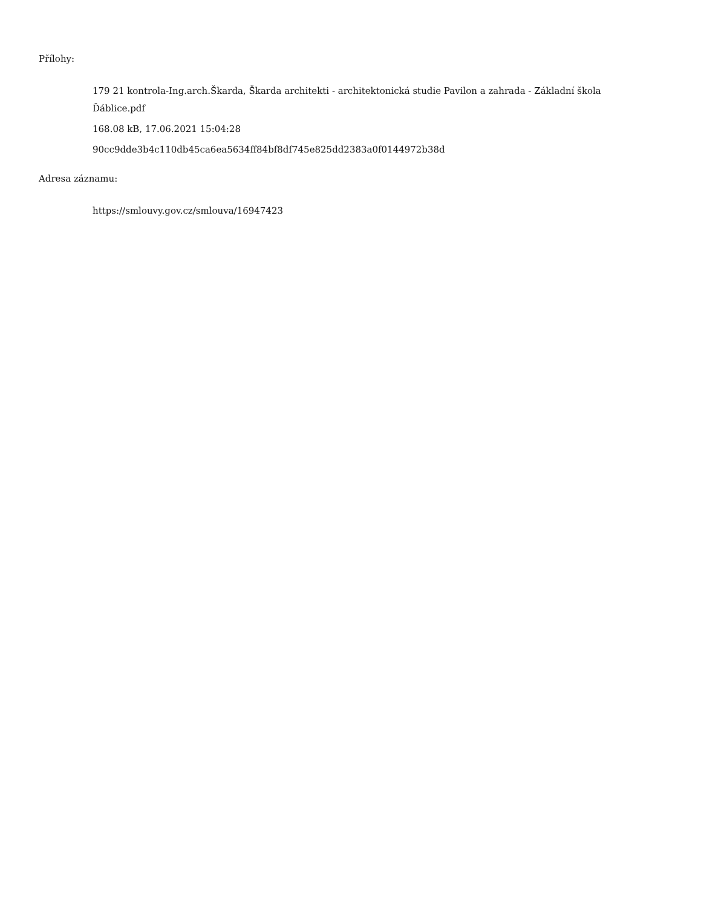Přílohy:
179 21 kontrola-Ing.arch.Škarda, Škarda architekti - architektonická studie Pavilon a zahrada - Základní škola Ďáblice.pdf
168.08 kB, 17.06.2021 15:04:28
90cc9dde3b4c110db45ca6ea5634ff84bf8df745e825dd2383a0f0144972b38d
Adresa záznamu:
https://smlouvy.gov.cz/smlouva/16947423